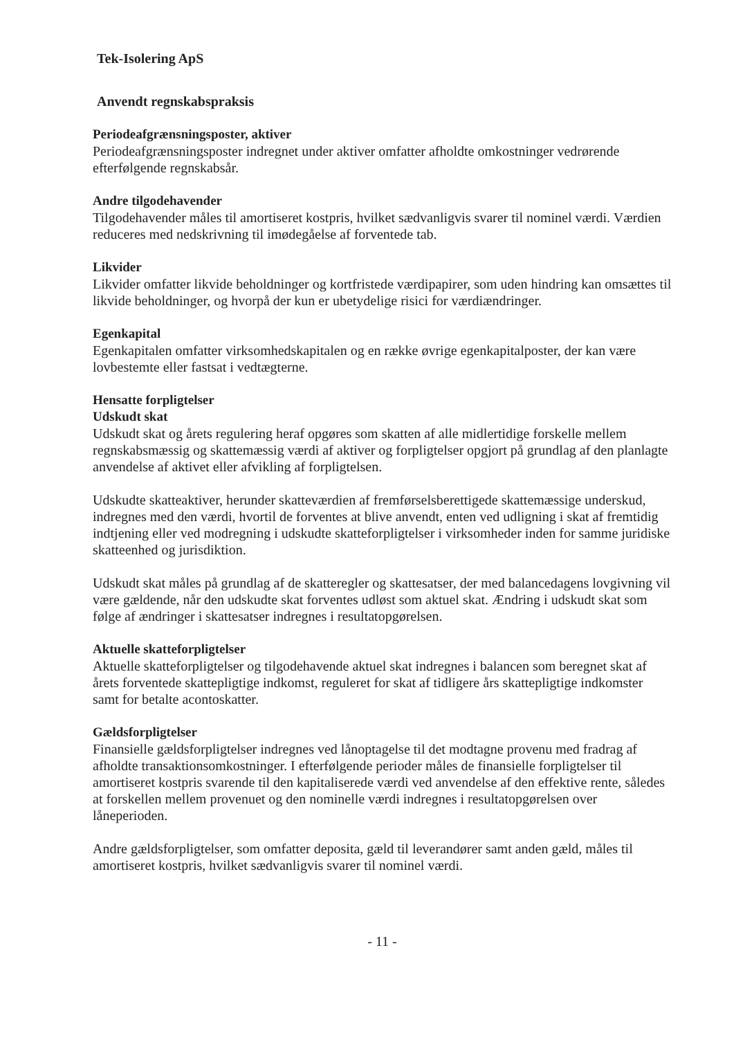Tek-Isolering ApS
Anvendt regnskabspraksis
Periodeafgrænsningsposter, aktiver
Periodeafgrænsningsposter indregnet under aktiver omfatter afholdte omkostninger vedrørende efterfølgende regnskabsår.
Andre tilgodehavender
Tilgodehavender måles til amortiseret kostpris, hvilket sædvanligvis svarer til nominel værdi. Værdien reduceres med nedskrivning til imødegåelse af forventede tab.
Likvider
Likvider omfatter likvide beholdninger og kortfristede værdipapirer, som uden hindring kan omsættes til likvide beholdninger, og hvorpå der kun er ubetydelige risici for værdiændringer.
Egenkapital
Egenkapitalen omfatter virksomhedskapitalen og en række øvrige egenkapitalposter, der kan være lovbestemte eller fastsat i vedtægterne.
Hensatte forpligtelser
Udskudt skat
Udskudt skat og årets regulering heraf opgøres som skatten af alle midlertidige forskelle mellem regnskabsmæssig og skattemæssig værdi af aktiver og forpligtelser opgjort på grundlag af den planlagte anvendelse af aktivet eller afvikling af forpligtelsen.
Udskudte skatteaktiver, herunder skatteværdien af fremførselsberettigede skattemæssige underskud, indregnes med den værdi, hvortil de forventes at blive anvendt, enten ved udligning i skat af fremtidig indtjening eller ved modregning i udskudte skatteforpligtelser i virksomheder inden for samme juridiske skatteenhed og jurisdiktion.
Udskudt skat måles på grundlag af de skatteregler og skattesatser, der med balancedagens lovgivning vil være gældende, når den udskudte skat forventes udløst som aktuel skat. Ændring i udskudt skat som følge af ændringer i skattesatser indregnes i resultatopgørelsen.
Aktuelle skatteforpligtelser
Aktuelle skatteforpligtelser og tilgodehavende aktuel skat indregnes i balancen som beregnet skat af årets forventede skattepligtige indkomst, reguleret for skat af tidligere års skattepligtige indkomster samt for betalte acontoskatter.
Gældsforpligtelser
Finansielle gældsforpligtelser indregnes ved lånoptagelse til det modtagne provenu med fradrag af afholdte transaktionsomkostninger. I efterfølgende perioder måles de finansielle forpligtelser til amortiseret kostpris svarende til den kapitaliserede værdi ved anvendelse af den effektive rente, således at forskellen mellem provenuet og den nominelle værdi indregnes i resultatopgørelsen over låneperioden.
Andre gældsforpligtelser, som omfatter deposita, gæld til leverandører samt anden gæld, måles til amortiseret kostpris, hvilket sædvanligvis svarer til nominel værdi.
- 11 -